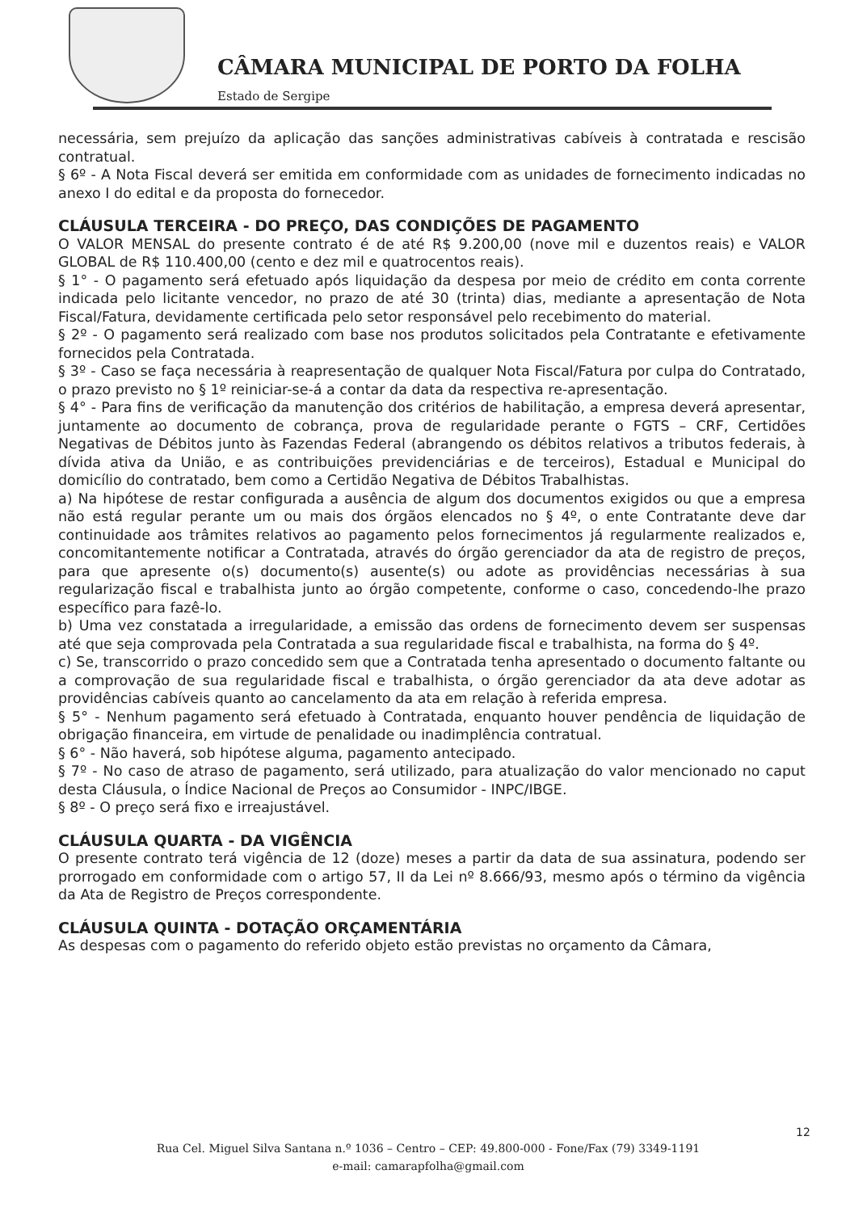CÂMARA MUNICIPAL DE PORTO DA FOLHA
Estado de Sergipe
necessária, sem prejuízo da aplicação das sanções administrativas cabíveis à contratada e rescisão contratual.
§ 6º - A Nota Fiscal deverá ser emitida em conformidade com as unidades de fornecimento indicadas no anexo I do edital e da proposta do fornecedor.
CLÁUSULA TERCEIRA - DO PREÇO, DAS CONDIÇÕES DE PAGAMENTO
O VALOR MENSAL do presente contrato é de até R$ 9.200,00 (nove mil e duzentos reais) e VALOR GLOBAL de R$ 110.400,00 (cento e dez mil e quatrocentos reais).
§ 1° - O pagamento será efetuado após liquidação da despesa por meio de crédito em conta corrente indicada pelo licitante vencedor, no prazo de até 30 (trinta) dias, mediante a apresentação de Nota Fiscal/Fatura, devidamente certificada pelo setor responsável pelo recebimento do material.
§ 2º - O pagamento será realizado com base nos produtos solicitados pela Contratante e efetivamente fornecidos pela Contratada.
§ 3º - Caso se faça necessária à reapresentação de qualquer Nota Fiscal/Fatura por culpa do Contratado, o prazo previsto no § 1º reiniciar-se-á a contar da data da respectiva re-apresentação.
§ 4° - Para fins de verificação da manutenção dos critérios de habilitação, a empresa deverá apresentar, juntamente ao documento de cobrança, prova de regularidade perante o FGTS – CRF, Certidões Negativas de Débitos junto às Fazendas Federal (abrangendo os débitos relativos a tributos federais, à dívida ativa da União, e as contribuições previdenciárias e de terceiros), Estadual e Municipal do domicílio do contratado, bem como a Certidão Negativa de Débitos Trabalhistas.
a) Na hipótese de restar configurada a ausência de algum dos documentos exigidos ou que a empresa não está regular perante um ou mais dos órgãos elencados no § 4º, o ente Contratante deve dar continuidade aos trâmites relativos ao pagamento pelos fornecimentos já regularmente realizados e, concomitantemente notificar a Contratada, através do órgão gerenciador da ata de registro de preços, para que apresente o(s) documento(s) ausente(s) ou adote as providências necessárias à sua regularização fiscal e trabalhista junto ao órgão competente, conforme o caso, concedendo-lhe prazo específico para fazê-lo.
b) Uma vez constatada a irregularidade, a emissão das ordens de fornecimento devem ser suspensas até que seja comprovada pela Contratada a sua regularidade fiscal e trabalhista, na forma do § 4º.
c) Se, transcorrido o prazo concedido sem que a Contratada tenha apresentado o documento faltante ou a comprovação de sua regularidade fiscal e trabalhista, o órgão gerenciador da ata deve adotar as providências cabíveis quanto ao cancelamento da ata em relação à referida empresa.
§ 5° - Nenhum pagamento será efetuado à Contratada, enquanto houver pendência de liquidação de obrigação financeira, em virtude de penalidade ou inadimplência contratual.
§ 6° - Não haverá, sob hipótese alguma, pagamento antecipado.
§ 7º - No caso de atraso de pagamento, será utilizado, para atualização do valor mencionado no caput desta Cláusula, o Índice Nacional de Preços ao Consumidor - INPC/IBGE.
§ 8º - O preço será fixo e irreajustável.
CLÁUSULA QUARTA - DA VIGÊNCIA
O presente contrato terá vigência de 12 (doze) meses a partir da data de sua assinatura, podendo ser prorrogado em conformidade com o artigo 57, II da Lei nº 8.666/93, mesmo após o término da vigência da Ata de Registro de Preços correspondente.
CLÁUSULA QUINTA - DOTAÇÃO ORÇAMENTÁRIA
As despesas com o pagamento do referido objeto estão previstas no orçamento da Câmara,
12
Rua Cel. Miguel Silva Santana n.º 1036 – Centro – CEP: 49.800-000 - Fone/Fax (79) 3349-1191
e-mail: camarapfolha@gmail.com